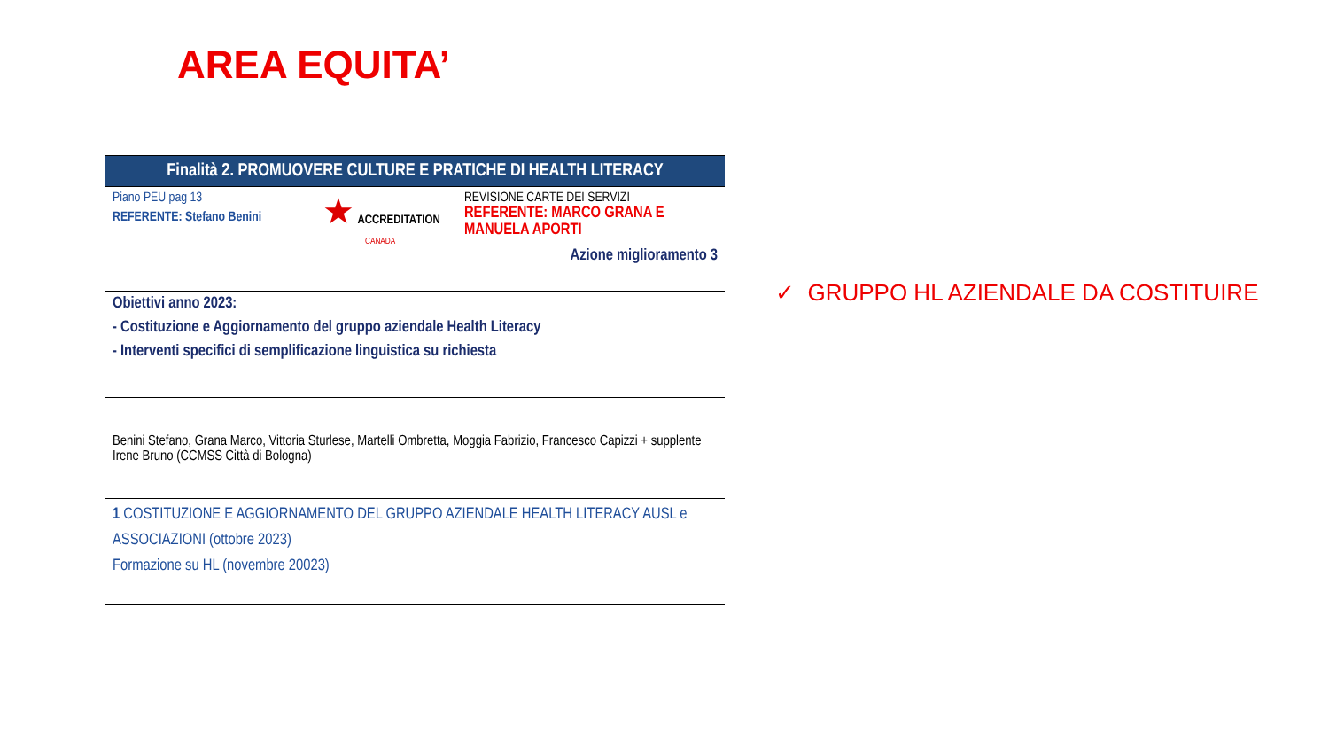AREA EQUITA’
| Finalità 2. PROMUOVERE CULTURE E PRATICHE DI HEALTH LITERACY | |
| --- | --- |
| Piano PEU pag 13 REFERENTE: Stefano Benini | ★ ACCREDITATION CANADA REVISIONE CARTE DEI SERVIZI REFERENTE: MARCO GRANA E MANUELA APORTI Azione miglioramento 3 |
| Obiettivi anno 2023: - Costituzione e Aggiornamento del gruppo aziendale Health Literacy - Interventi specifici di semplificazione linguistica su richiesta | |
| Benini Stefano, Grana Marco, Vittoria Sturlese, Martelli Ombretta, Moggia Fabrizio, Francesco Capizzi + supplente Irene Bruno (CCMSS Città di Bologna) | |
| 1 COSTITUZIONE E AGGIORNAMENTO DEL GRUPPO AZIENDALE HEALTH LITERACY AUSL e ASSOCIAZIONI (ottobre 2023) Formazione su HL (novembre 20023) | |
✓ GRUPPO HL AZIENDALE DA COSTITUIRE